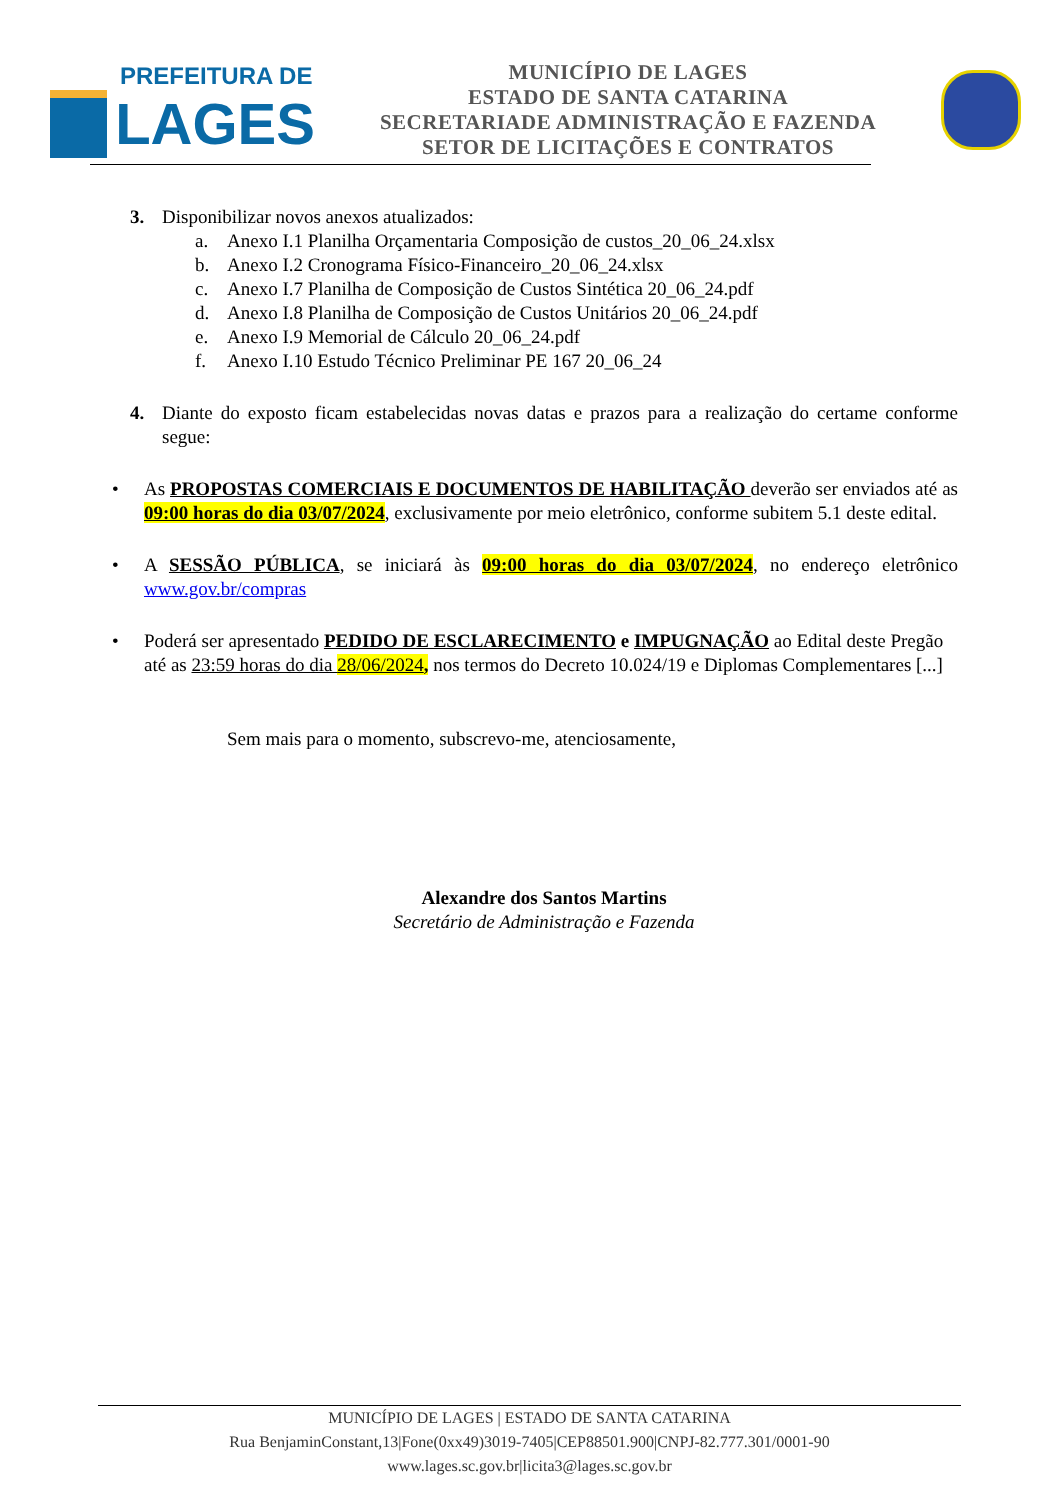PREFEITURA DE
LAGES
MUNICÍPIO DE LAGES
ESTADO DE SANTA CATARINA
SECRETARIADE ADMINISTRAÇÃO E FAZENDA
SETOR DE LICITAÇÕES E CONTRATOS
3. Disponibilizar novos anexos atualizados:
a. Anexo I.1 Planilha Orçamentaria Composição de custos_20_06_24.xlsx
b. Anexo I.2 Cronograma Físico-Financeiro_20_06_24.xlsx
c. Anexo I.7 Planilha de Composição de Custos Sintética 20_06_24.pdf
d. Anexo I.8 Planilha de Composição de Custos Unitários 20_06_24.pdf
e. Anexo I.9 Memorial de Cálculo 20_06_24.pdf
f. Anexo I.10 Estudo Técnico Preliminar PE 167 20_06_24
4. Diante do exposto ficam estabelecidas novas datas e prazos para a realização do certame conforme segue:
• As PROPOSTAS COMERCIAIS E DOCUMENTOS DE HABILITAÇÃO deverão ser enviados até as 09:00 horas do dia 03/07/2024, exclusivamente por meio eletrônico, conforme subitem 5.1 deste edital.
• A SESSÃO PÚBLICA, se iniciará às 09:00 horas do dia 03/07/2024, no endereço eletrônico www.gov.br/compras
• Poderá ser apresentado PEDIDO DE ESCLARECIMENTO e IMPUGNAÇÃO ao Edital deste Pregão até as 23:59 horas do dia 28/06/2024, nos termos do Decreto 10.024/19 e Diplomas Complementares [...]
Sem mais para o momento, subscrevo-me, atenciosamente,
Alexandre dos Santos Martins
Secretário de Administração e Fazenda
MUNICÍPIO DE LAGES | ESTADO DE SANTA CATARINA
Rua BenjaminConstant,13|Fone(0xx49)3019-7405|CEP88501.900|CNPJ-82.777.301/0001-90 www.lages.sc.gov.br|licita3@lages.sc.gov.br